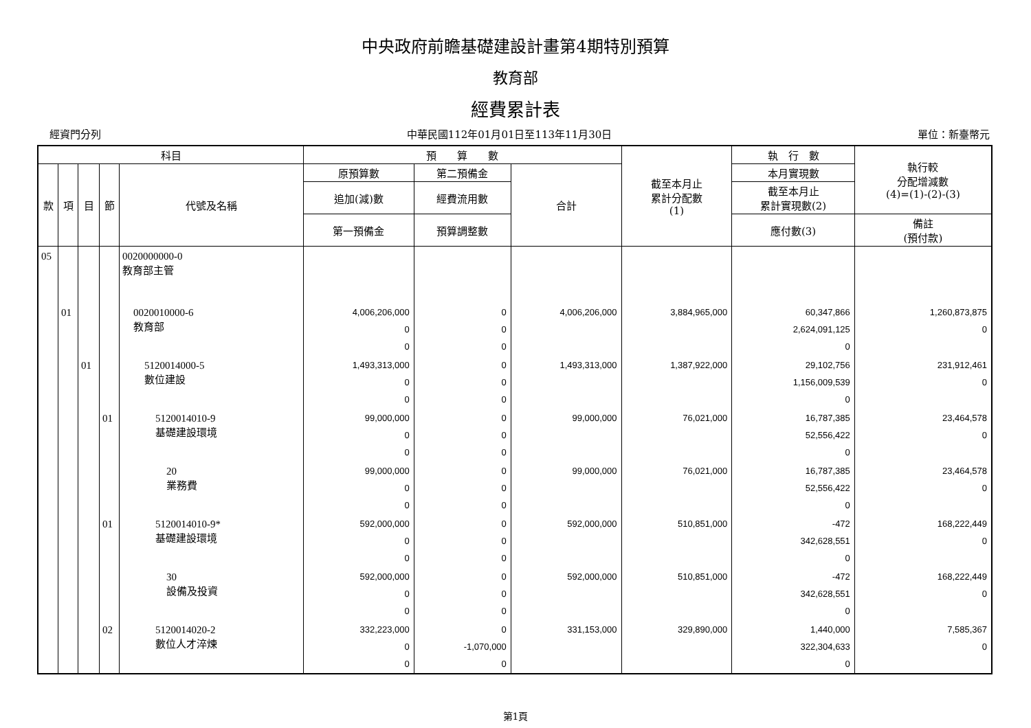中央政府前瞻基礎建設計畫第4期特別預算
教育部
經費累計表
經資門分列 中華民國112年01月01日至113年11月30日 單位：新臺幣元
| 科目 | | | | | 預 算 數 | | | 截至本月止 累計分配數 (1) | 執 行 數 | 執行較 分配增減數 (4)=(1)-(2)-(3) |
| --- | --- | --- | --- | --- | --- | --- | --- | --- | --- | --- |
| 款 | 項 | 目 | 節 | 代號及名稱 | 原預算數 | 第二預備金 | 合計 | | 本月實現數 | |
| | | | | | 追加(減)數 | 經費流用數 | | | 截至本月止 累計實現數(2) | |
| | | | | | 第一預備金 | 預算調整數 | | | 應付數(3) | 備註 (預付款) |
| 05 | | | | 0020000000-0 教育部主管 | | | | | | |
| | 01 | | | 0020010000-6 教育部 | 4,006,206,000 0 0 | 0 0 0 | 4,006,206,000 | 3,884,965,000 | 60,347,866 2,624,091,125 0 | 1,260,873,875 0 |
| | | 01 | | 5120014000-5 數位建設 | 1,493,313,000 0 0 | 0 0 0 | 1,493,313,000 | 1,387,922,000 | 29,102,756 1,156,009,539 0 | 231,912,461 0 |
| | | | 01 | 5120014010-9 基礎建設環境 | 99,000,000 0 0 | 0 0 0 | 99,000,000 | 76,021,000 | 16,787,385 52,556,422 0 | 23,464,578 0 |
| | | | | 20 業務費 | 99,000,000 0 0 | 0 0 0 | 99,000,000 | 76,021,000 | 16,787,385 52,556,422 0 | 23,464,578 0 |
| | | | 01 | 5120014010-9* 基礎建設環境 | 592,000,000 0 0 | 0 0 0 | 592,000,000 | 510,851,000 | -472 342,628,551 0 | 168,222,449 0 |
| | | | | 30 設備及投資 | 592,000,000 0 0 | 0 0 0 | 592,000,000 | 510,851,000 | -472 342,628,551 0 | 168,222,449 0 |
| | | | 02 | 5120014020-2 數位人才淬煉 | 332,223,000 0 0 | 0 -1,070,000 0 | 331,153,000 | 329,890,000 | 1,440,000 322,304,633 0 | 7,585,367 0 |
第1頁